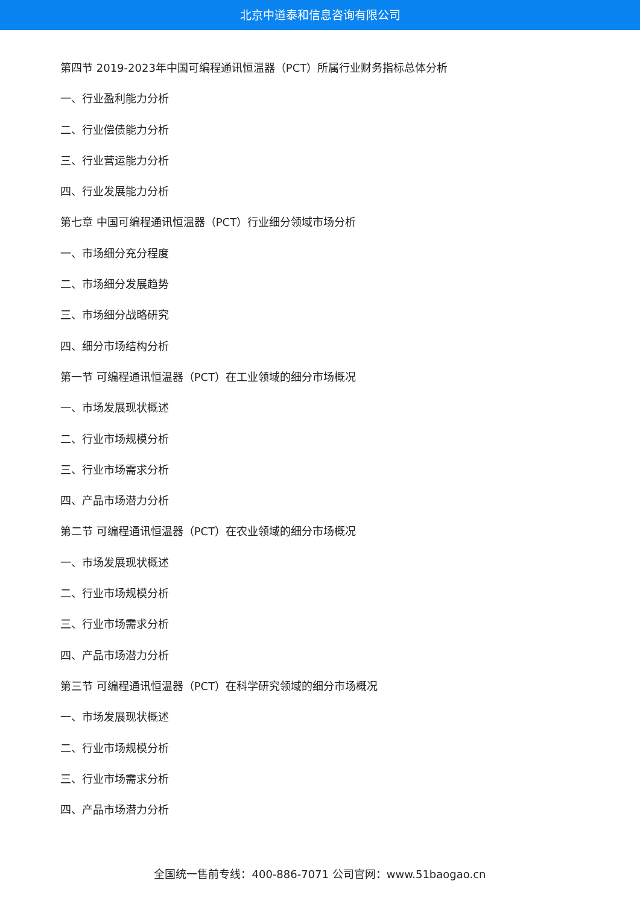北京中道泰和信息咨询有限公司
第四节 2019-2023年中国可编程通讯恒温器（PCT）所属行业财务指标总体分析
一、行业盈利能力分析
二、行业偿债能力分析
三、行业营运能力分析
四、行业发展能力分析
第七章 中国可编程通讯恒温器（PCT）行业细分领域市场分析
一、市场细分充分程度
二、市场细分发展趋势
三、市场细分战略研究
四、细分市场结构分析
第一节 可编程通讯恒温器（PCT）在工业领域的细分市场概况
一、市场发展现状概述
二、行业市场规模分析
三、行业市场需求分析
四、产品市场潜力分析
第二节 可编程通讯恒温器（PCT）在农业领域的细分市场概况
一、市场发展现状概述
二、行业市场规模分析
三、行业市场需求分析
四、产品市场潜力分析
第三节 可编程通讯恒温器（PCT）在科学研究领域的细分市场概况
一、市场发展现状概述
二、行业市场规模分析
三、行业市场需求分析
四、产品市场潜力分析
全国统一售前专线：400-886-7071 公司官网：www.51baogao.cn